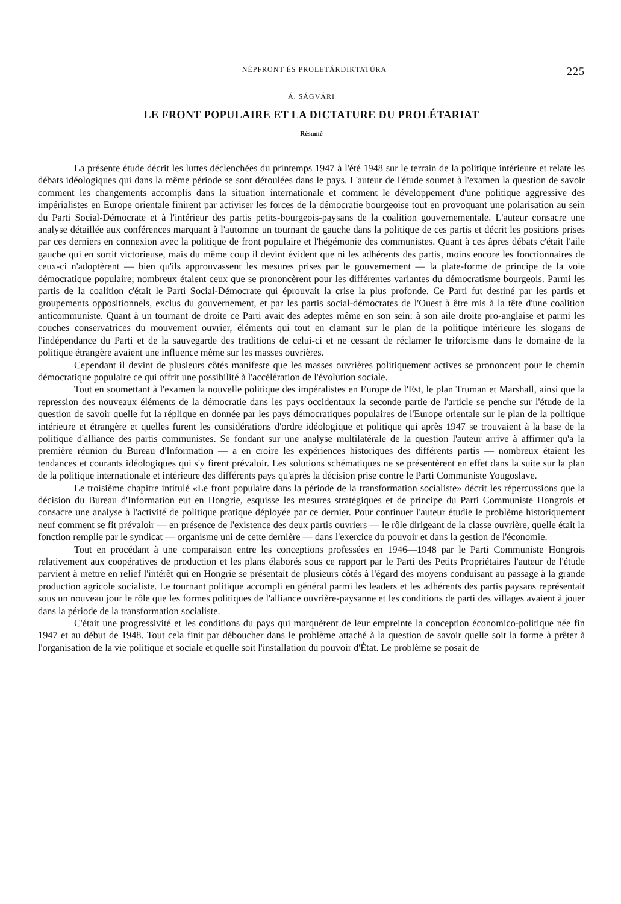NÉPFRONT ÉS PROLETÁRDIKTATÚRA 225
Á. SÁGVÁRI
LE FRONT POPULAIRE ET LA DICTATURE DU PROLÉTARIAT
Résumé
La présente étude décrit les luttes déclenchées du printemps 1947 à l'été 1948 sur le terrain de la politique intérieure et relate les débats idéologiques qui dans la même période se sont déroulées dans le pays. L'auteur de l'étude soumet à l'examen la question de savoir comment les changements accomplis dans la situation internationale et comment le développement d'une politique aggressive des impérialistes en Europe orientale finirent par activiser les forces de la démocratie bourgeoise tout en provoquant une polarisation au sein du Parti Social-Démocrate et à l'intérieur des partis petits-bourgeois-paysans de la coalition gouvernementale. L'auteur consacre une analyse détaillée aux conférences marquant à l'automne un tournant de gauche dans la politique de ces partis et décrit les positions prises par ces derniers en connexion avec la politique de front populaire et l'hégémonie des communistes. Quant à ces âpres débats c'était l'aile gauche qui en sortit victorieuse, mais du même coup il devint évident que ni les adhérents des partis, moins encore les fonctionnaires de ceux-ci n'adoptèrent — bien qu'ils approuvassent les mesures prises par le gouvernement — la plate-forme de principe de la voie démocratique populaire; nombreux étaient ceux que se prononcèrent pour les différentes variantes du démocratisme bourgeois. Parmi les partis de la coalition c'était le Parti Social-Démocrate qui éprouvait la crise la plus profonde. Ce Parti fut destiné par les partis et groupements oppositionnels, exclus du gouvernement, et par les partis social-démocrates de l'Ouest à être mis à la tête d'une coalition anticommuniste. Quant à un tournant de droite ce Parti avait des adeptes même en son sein: à son aile droite pro-anglaise et parmi les couches conservatrices du mouvement ouvrier, éléments qui tout en clamant sur le plan de la politique intérieure les slogans de l'indépendance du Parti et de la sauvegarde des traditions de celui-ci et ne cessant de réclamer le triforcisme dans le domaine de la politique étrangère avaient une influence même sur les masses ouvrières.
Cependant il devint de plusieurs côtés manifeste que les masses ouvrières politiquement actives se prononcent pour le chemin démocratique populaire ce qui offrit une possibilité à l'accélération de l'évolution sociale.
Tout en soumettant à l'examen la nouvelle politique des impéralistes en Europe de l'Est, le plan Truman et Marshall, ainsi que la repression des nouveaux éléments de la démocratie dans les pays occidentaux la seconde partie de l'article se penche sur l'étude de la question de savoir quelle fut la réplique en donnée par les pays démocratiques populaires de l'Europe orientale sur le plan de la politique intérieure et étrangère et quelles furent les considérations d'ordre idéologique et politique qui après 1947 se trouvaient à la base de la politique d'alliance des partis communistes. Se fondant sur une analyse multilatérale de la question l'auteur arrive à affirmer qu'a la première réunion du Bureau d'Information — a en croire les expériences historiques des différents partis — nombreux étaient les tendances et courants idéologiques qui s'y firent prévaloir. Les solutions schématiques ne se présentèrent en effet dans la suite sur la plan de la politique internationale et intérieure des différents pays qu'après la décision prise contre le Parti Communiste Yougoslave.
Le troisième chapitre intitulé «Le front populaire dans la période de la transformation socialiste» décrit les répercussions que la décision du Bureau d'Information eut en Hongrie, esquisse les mesures stratégiques et de principe du Parti Communiste Hongrois et consacre une analyse à l'activité de politique pratique déployée par ce dernier. Pour continuer l'auteur étudie le problème historiquement neuf comment se fit prévaloir — en présence de l'existence des deux partis ouvriers — le rôle dirigeant de la classe ouvrière, quelle était la fonction remplie par le syndicat — organisme uni de cette dernière — dans l'exercice du pouvoir et dans la gestion de l'économie.
Tout en procédant à une comparaison entre les conceptions professées en 1946—1948 par le Parti Communiste Hongrois relativement aux coopératives de production et les plans élaborés sous ce rapport par le Parti des Petits Propriétaires l'auteur de l'étude parvient à mettre en relief l'intérêt qui en Hongrie se présentait de plusieurs côtés à l'égard des moyens conduisant au passage à la grande production agricole socialiste. Le tournant politique accompli en général parmi les leaders et les adhérents des partis paysans représentait sous un nouveau jour le rôle que les formes politiques de l'alliance ouvrière-paysanne et les conditions de parti des villages avaient à jouer dans la période de la transformation socialiste.
C'était une progressivité et les conditions du pays qui marquèrent de leur empreinte la conception économico-politique née fin 1947 et au début de 1948. Tout cela finit par déboucher dans le problème attaché à la question de savoir quelle soit la forme à prêter à l'organisation de la vie politique et sociale et quelle soit l'installation du pouvoir d'État. Le problème se posait de